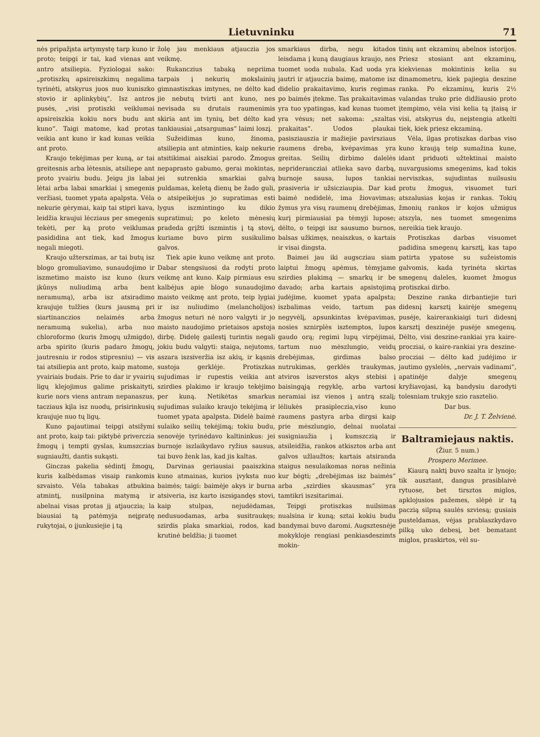Lietuvninku 71
nės pripažįsta artymystę tarp kuno ir proto; teipgi ir tai, kad vienas ant antro atsiliepia. Fyziologai sako: „protiszkų apsireiszkimų negalima tyrinėti, atskyrus juos nuo kuniszko stovio ir aplinkybių“. Isz antros pusės, „visi protiszki veiklumai apsireiszkia kokiu nors budu ant kuno“. Taigi matome, kad protas veikia ant kuno ir kad kunas veikia ant proto.
Kraujo tekėjimas per kuną, ar tai greitesnis arba lėtesnis, atsiliepe ant proto yvairiu budu. Jeigu jis labai lėtai arba labai smarkiai į smegenis veržiasi, tuomet ypata apalpsta. Vėla nekurie gėrymai, kaip tai stipri kava, leidžia kraujui lėcziaus per smegenis tekėti, per ką proto veiklumas pasididina ant tiek, kad žmogus negali miegoti.
Kraujo užterszimas, ar tai butų isz blogo gromuliavimo, sunaudojimo ir iszmetimo maisto isz kuno (kurs įkūnys nuliudimą arba bent neramumą), arba isz atsiradimo kraujuje tulžies (kurs jausmą pri siartinanczios nelaimės arba neramumą sukelia), arba nuo chloroformo (kuris žmogų užmigdo), arba spirito (kuris padaro žmogų, jautresniu ir rodos stipresniu) — vis tai atsiliepia ant proto, kaip matome, yvairiais budais. Prie to dar ir yvairių ligų klejojimus galime priskaityti, kurie nors viens antram nepanaszus, tacziaus kįla isz nuodų, prisirinkusių kraujuje nuo tų ligų.
Kuno pajautimai teipgi atsižymi ant proto, kaip tai: piktybė priverczia žmogų į tempti gyslas, kumszczias sugniaužti, dantis sukąsti.
Ginczas pakelia sėdintį žmogų, kuris kalbėdamas visaip rankomis szvaisto. Vėla tabakas atbukina atmintį, nusilpnina matymą ir abelnai visas protas jį atjauczia; la biausiai tą patėmyja neįpratę rukytojai, o įjunkusiejie į tą
žolę jau menkiaus atjauczia jos veikmę.
Rukanczius tabaką nepriima tarpais į nekurių mokslainių gimnastiszkas imtynes, ne dėlto kad jie nebutų tvirti ant kuno, nes nevisada su drutais raumenimis skiria ant im tynių, bet dėlto kad tankiausiai „atsargumas“ laimi loszį.
Sužeidimas kuno, žinoma, atsiliepia ant atminties, kaip nekurie atsitikimai aiszkiai parodo. Žmogus nepaprasto gabumo, gerai mokintas, jei sutrenkia smarkiai galvą puldamas, keletą dienų be žado guli, o atsipeikėjus jo supratimas esti lygus iszmintingo ku dikio supratimui; po keleto mėnesių pradeda grįžti iszmintis į tą stovį, kuriame buvo pirm susikulimo galvos.
Tiek apie kuno veikmę ant proto. Dabar stengsiuosi da rodyti proto veikmę ant kuno. Kaip pirmiaus esu kalbėjus apie blogo sunaudojimo maisto veikmę ant proto, teip lygiai ir isz nuliudimo (melancholijos) žmogus neturi nė noro valgyti ir jo maisto naudojimo prietaisos apstoja dirbę. Didelę gailestį turintis negali jokiu budu valgyti: staiga, nejutoms, aszara iszsiveržia isz akių, ir kąsnis sustoja gerklėje. Protiszkas sujudimas ir rupestis veikia ant szirdies plakimo ir kraujo tekėjimo per kuną. Netikėtas smarkus sujudimas sulaiko kraujo tekėjimą ir tuomet ypata apalpsta. Didelė baimė sulaiko seilių tekėjimą; tokiu budu, senovėje tyrinėdavo kaltininkus: jei burnoje iszlaikydavo ryžius sausus, tai buvo ženk las, kad jis kaltas.
Darvinas geriausiai paaiszkina kuno atmainas, kurios įvyksta nuo baimės; taigi: baimėje akys ir burna atsiveria, isz karto iszsigandęs stovi, kaip stulpas, nejudėdamas, nedusuodamas, arba susitraukęs; szirdis plaka smarkiai, rodos, kad krutinė beldžia; ji tuomet
smarkiaus dirba, negu kitados leisdama į kuną daugiaus kraujo, nes tuomet uoda nubala. Kad uoda yra jautri ir atjauczia baimę, matome isz didelio prakaitavimo, kuris regimas po baimės įtekme. Tas prakaitavimas yra tuo ypatingas, kad kunas tuomet yra vėsus; net sakoma: „szaltas prakaitas“. Uodos plaukai pasisziauszia ir mažiejie pavirsziaus raumens dreba, kvėpavimas yra greitas. Seilių dirbimo dalelės nepriderancziai atlieka savo darbą, burnoje sausa, lupos tankiai prasiveria ir užsicziaupia. Dar kad baimė nedidelė, ima žiovavimas; žymus yra visų raumenų drebėjimas, kurį pirmiausiai pa tėmyji lupose; dėlto, o teipgi isz sausumo burnos, balsas užkimęs, neaiszkus, o kartais ir visai dingsta.
Baimei jau iki augscziau siam laiptui žmogų apėmus, tėmyjame szirdies plakimą — smarkų ir be davado; arba kartais apsistojimą judėjime, kuomet ypata apalpsta; iszbalimas veido, tartum pas negyvėlį, apsunkintas kvėpavimas, nosies sznirplės isztemptos, lupos gaudo orą; regimi lupų virpėjimai, tartum nuo mėszlungio, veidų drebėjimas, girdimas balso nutrukimas, gerklės traukymas, atviros iszverstos akys stebisi į baisingąją regyklę, arba vartosi neramiai isz vienos į antrą szalį; lėliukės prasipleczia,viso kuno raumens pastyra arba dirgsi kaip prie mėszlungio, delnai nuolatai susigniaužia į kumszczią ir atsileidžia, rankos atkisztos arba ant galvos užlaužtos; kartais atsiranda staigus nesulaikomas noras nežinia kur bėgti; „drebėjimas isz baimės“ arba „szirdies skausmas“ yra tamtikri iszsitarimai.
Teipgi protiszkas nuilsimas nualsina ir kuną; sztai kokiu budu bandymai buvo daromi. Augsztesnėje mokykloje rengiasi penkiasdeszimts mokin-
tinių ant ekzaminų abelnos istorijos. Priesz stosiant ant ekzaminų, kiekvienas mokintinis kelia su dinamometru, kiek pajiegia deszine ranka. Po ekzaminų, kuris 2½ valandas truko prie didžiausio proto įtempimo, vėla visi kelia tą įtaisą ir visi, atskyrus du, neįstengia atkelti tiek, kiek priesz ekzaminą.
Vėla, ilgas protiszkas darbas viso kuno kraują teip sumažina kune, idant priduoti užtektinai maisto nuvargusioms smegenims, kad tokis nerviszkas, sujudintas nuilsusiu protu žmogus, visuomet turi atszalusias kojas ir rankas. Tokių žmonių rankos ir kojos užmigus atszyla, nes tuomet smegenims nereikia tiek kraujo.
Protiszkas darbas visuomet padidina smegenų karsztį, kas tapo patirta ypatose su sužeistomis galvomis, kada tyrinėta skirtas smegenų daleles, kuomet žmogus protiszkai dirbo.
Deszine ranka dirbantiejie turi didesnį karsztį kairėje smegenų pusėje, kairerankiaigi turi didesnį karsztį deszinėje pusėje smegenų. Dėlto, visi deszine-rankiai yra kaire-procziai, o kaire-rankiai yra deszine-procziai — dėlto kad judėjimo ir jautimo gyslelės, „nervais vadinami“, apatinėje dalyje smegenų kryžiavojasi, ką bandysiu darodyti tolesniam trukyje szio rasztelio.
Dar bus.
Dr. J. T. Želvienė.
Baltramiejaus naktis.
(Žiur. 5 num.)
Prospero Merimee.
Kiaurą naktį buvo szalta ir lynojo; tik ausztant, dangus prasiblaivė rytuose, bet tirsztos miglos, apklojusios pažemes, slėpė ir tą paczią silpną saulės szviesą; gusiais pusteldamas, vėjas prablaszkydavo pilką uko debesį, bet bematant miglos, praskirtos, vėl su-